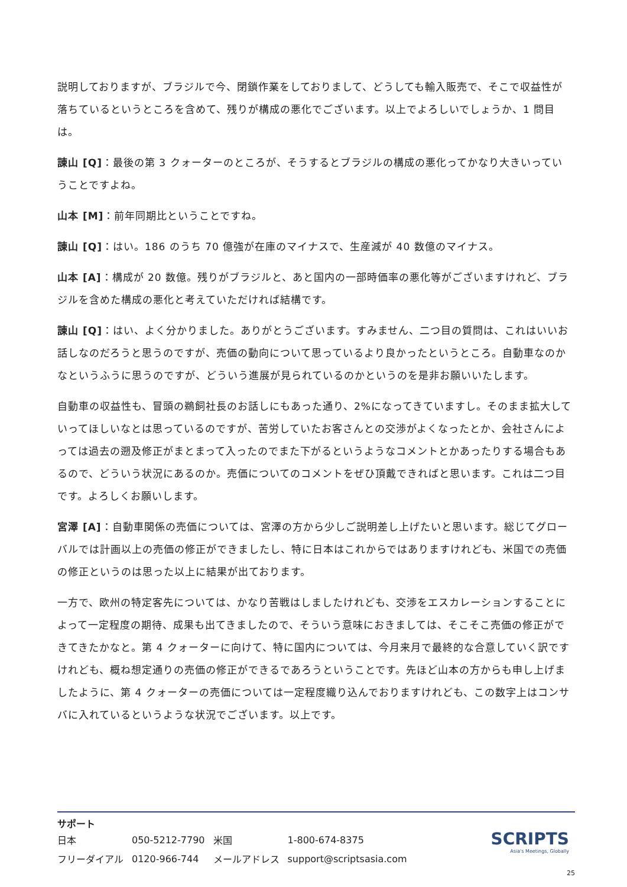説明しておりますが、ブラジルで今、閉鎖作業をしておりまして、どうしても輸入販売で、そこで収益性が落ちているというところを含めて、残りが構成の悪化でございます。以上でよろしいでしょうか、1 問目は。
諌山 [Q]：最後の第 3 クォーターのところが、そうするとブラジルの構成の悪化ってかなり大きいっていうことですよね。
山本 [M]：前年同期比ということですね。
諌山 [Q]：はい。186 のうち 70 億強が在庫のマイナスで、生産減が 40 数億のマイナス。
山本 [A]：構成が 20 数億。残りがブラジルと、あと国内の一部時価率の悪化等がございますけれど、ブラジルを含めた構成の悪化と考えていただければ結構です。
諌山 [Q]：はい、よく分かりました。ありがとうございます。すみません、二つ目の質問は、これはいいお話しなのだろうと思うのですが、売価の動向について思っているより良かったというところ。自動車なのかなというふうに思うのですが、どういう進展が見られているのかというのを是非お願いいたします。
自動車の収益性も、冒頭の鵜飼社長のお話しにもあった通り、2%になってきていますし。そのまま拡大していってほしいなとは思っているのですが、苦労していたお客さんとの交渉がよくなったとか、会社さんによっては過去の遡及修正がまとまって入ったのでまた下がるというようなコメントとかあったりする場合もあるので、どういう状況にあるのか。売価についてのコメントをぜひ頂戴できればと思います。これは二つ目です。よろしくお願いします。
宮澤 [A]：自動車関係の売価については、宮澤の方から少しご説明差し上げたいと思います。総じてグローバルでは計画以上の売価の修正ができましたし、特に日本はこれからではありますけれども、米国での売価の修正というのは思った以上に結果が出ております。
一方で、欧州の特定客先については、かなり苦戦はしましたけれども、交渉をエスカレーションすることによって一定程度の期待、成果も出てきましたので、そういう意味におきましては、そこそこ売価の修正ができてきたかなと。第 4 クォーターに向けて、特に国内については、今月来月で最終的な合意していく訳ですけれども、概ね想定通りの売価の修正ができるであろうということです。先ほど山本の方からも申し上げましたように、第 4 クォーターの売価については一定程度織り込んでおりますけれども、この数字上はコンサバに入れているというような状況でございます。以上です。
サポート
| 日本 | 050-5212-7790 | 米国 | 1-800-674-8375 |
| フリーダイアル | 0120-966-744 | メールアドレス | support@scriptsasia.com |
SCRIPTS
Asia's Meetings, Globally
25